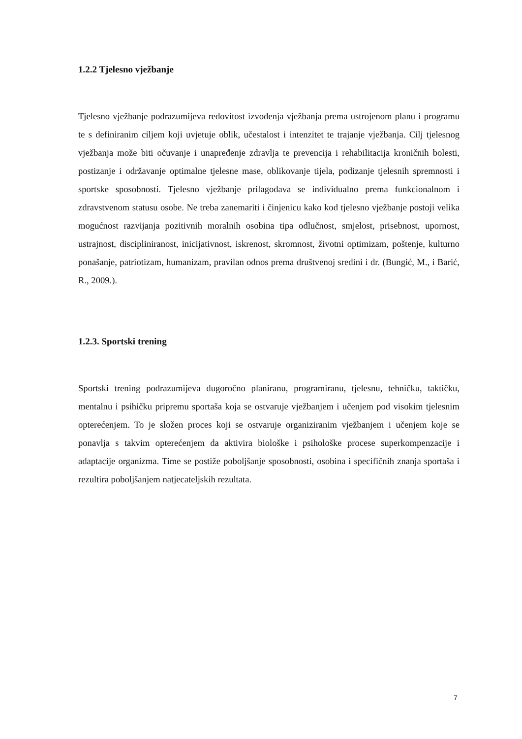1.2.2 Tjelesno vježbanje
Tjelesno vježbanje podrazumijeva redovitost izvođenja vježbanja prema ustrojenom planu i programu te s definiranim ciljem koji uvjetuje oblik, učestalost i intenzitet te trajanje vježbanja. Cilj tjelesnog vježbanja može biti očuvanje i unapređenje zdravlja te prevencija i rehabilitacija kroničnih bolesti, postizanje i održavanje optimalne tjelesne mase, oblikovanje tijela, podizanje tjelesnih spremnosti i sportske sposobnosti. Tjelesno vježbanje prilagođava se individualno prema funkcionalnom i zdravstvenom statusu osobe. Ne treba zanemariti i činjenicu kako kod tjelesno vježbanje postoji velika mogućnost razvijanja pozitivnih moralnih osobina tipa odlučnost, smjelost, prisebnost, upornost, ustrajnost, discipliniranost, inicijativnost, iskrenost, skromnost, životni optimizam, poštenje, kulturno ponašanje, patriotizam, humanizam, pravilan odnos prema društvenoj sredini i dr. (Bungić, M., i Barić, R., 2009.).
1.2.3. Sportski trening
Sportski trening podrazumijeva dugoročno planiranu, programiranu, tjelesnu, tehničku, taktičku, mentalnu i psihičku pripremu sportaša koja se ostvaruje vježbanjem i učenjem pod visokim tjelesnim opterećenjem. To je složen proces koji se ostvaruje organiziranim vježbanjem i učenjem koje se ponavlja s takvim opterećenjem da aktivira biološke i psihološke procese superkompenzacije i adaptacije organizma. Time se postiže poboljšanje sposobnosti, osobina i specifičnih znanja sportaša i rezultira poboljšanjem natjecateljskih rezultata.
7